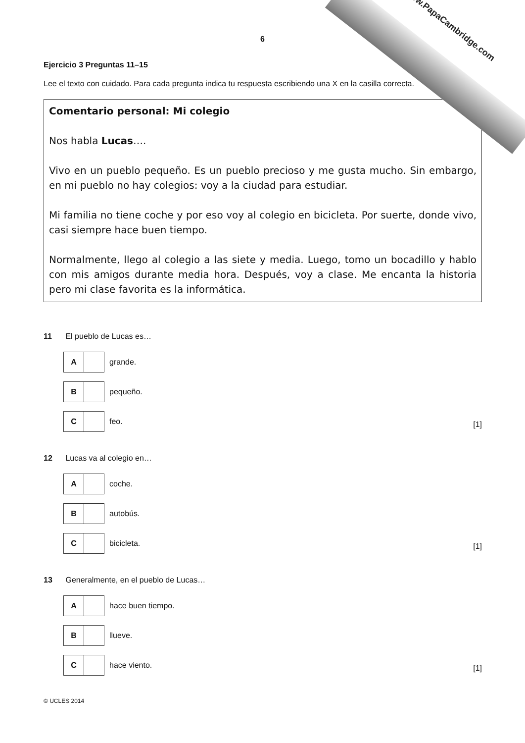www.PapaCambridge.com
6
Ejercicio 3 Preguntas 11–15
Lee el texto con cuidado. Para cada pregunta indica tu respuesta escribiendo una X en la casilla correcta.
Comentario personal: Mi colegio
Nos habla Lucas….
Vivo en un pueblo pequeño. Es un pueblo precioso y me gusta mucho. Sin embargo, en mi pueblo no hay colegios: voy a la ciudad para estudiar.
Mi familia no tiene coche y por eso voy al colegio en bicicleta. Por suerte, donde vivo, casi siempre hace buen tiempo.
Normalmente, llego al colegio a las siete y media. Luego, tomo un bocadillo y hablo con mis amigos durante media hora. Después, voy a clase. Me encanta la historia pero mi clase favorita es la informática.
11 El pueblo de Lucas es…
| A | | grande. |
| B | | pequeño. |
| C | | feo. |
[1]
12 Lucas va al colegio en…
| A | | coche. |
| B | | autobús. |
| C | | bicicleta. |
[1]
13 Generalmente, en el pueblo de Lucas…
| A | | hace buen tiempo. |
| B | | llueve. |
| C | | hace viento. |
[1]
© UCLES 2014